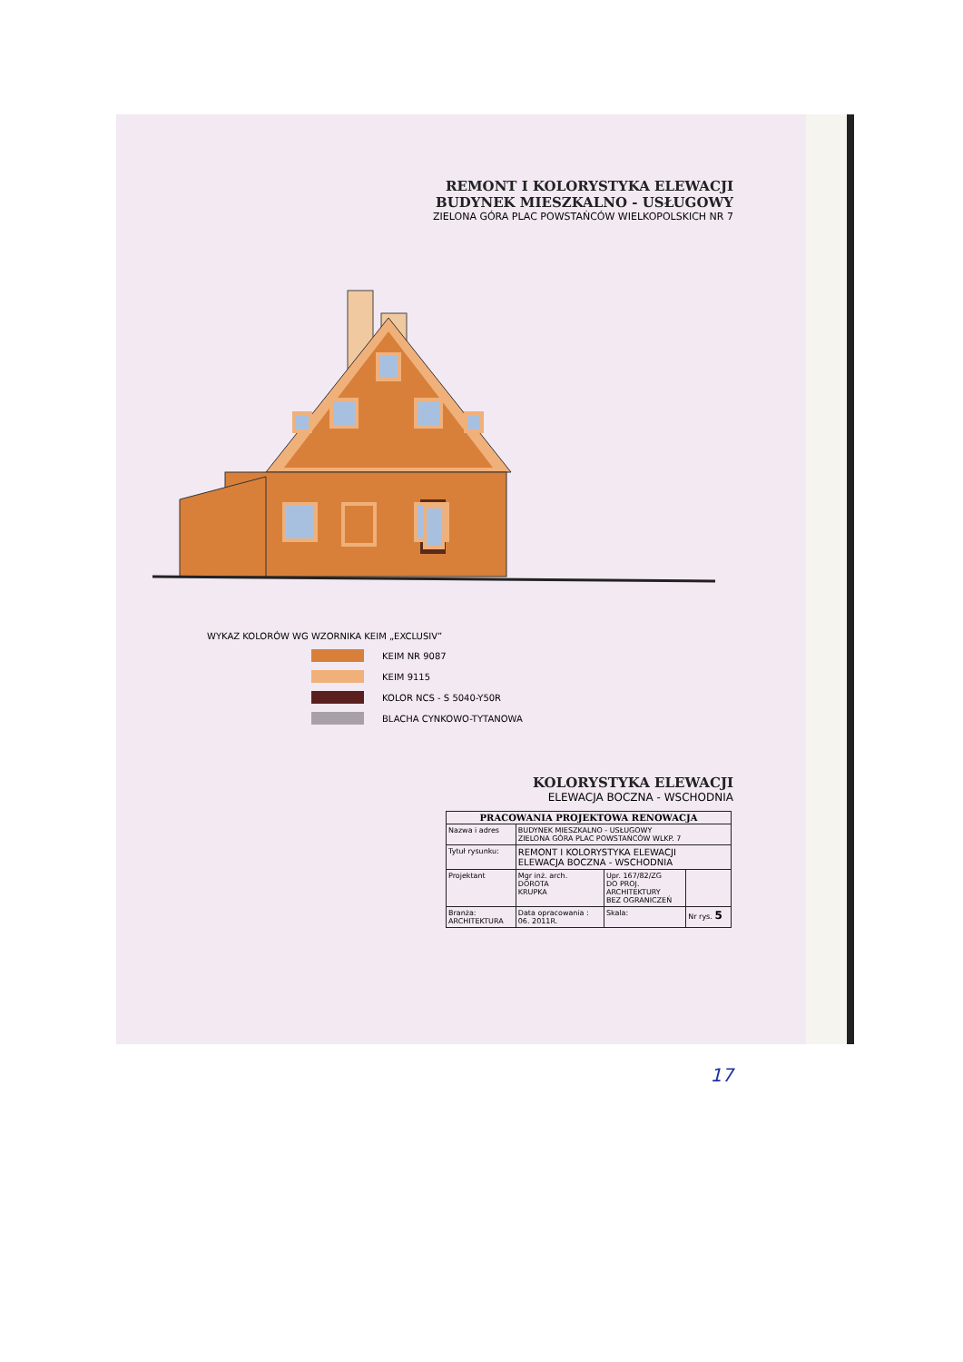REMONT I KOLORYSTYKA ELEWACJI
BUDYNEK MIESZKALNO - USŁUGOWY
ZIELONA GÓRA PLAC POWSTAŃCÓW WIELKOPOLSKICH NR 7
WYKAZ KOLORÓW WG WZORNIKA KEIM „EXCLUSIV”
KEIM NR 9087
KEIM 9115
KOLOR NCS - S 5040-Y50R
BLACHA CYNKOWO-TYTANOWA
KOLORYSTYKA ELEWACJI
ELEWACJA BOCZNA - WSCHODNIA
| PRACOWANIA PROJEKTOWA RENOWACJA | | | | |
| --- | --- | --- | --- | --- |
| Nazwa i adres | BUDYNEK MIESZKALNO - USŁUGOWY ZIELONA GÓRA PLAC POWSTAŃCÓW WLKP. 7 | | | |
| Tytuł rysunku: | REMONT I KOLORYSTYKA ELEWACJI ELEWACJA BOCZNA - WSCHODNIA | | | |
| Projektant | Mgr inż. arch. DOROTA KRUPKA | Upr. 167/82/ZG DO PROJ. ARCHITEKTURY BEZ OGRANICZEŃ | | |
| Branża: ARCHITEKTURA | Data opracowania : 06. 2011R. | | Skala: | Nr rys. 5 |
17